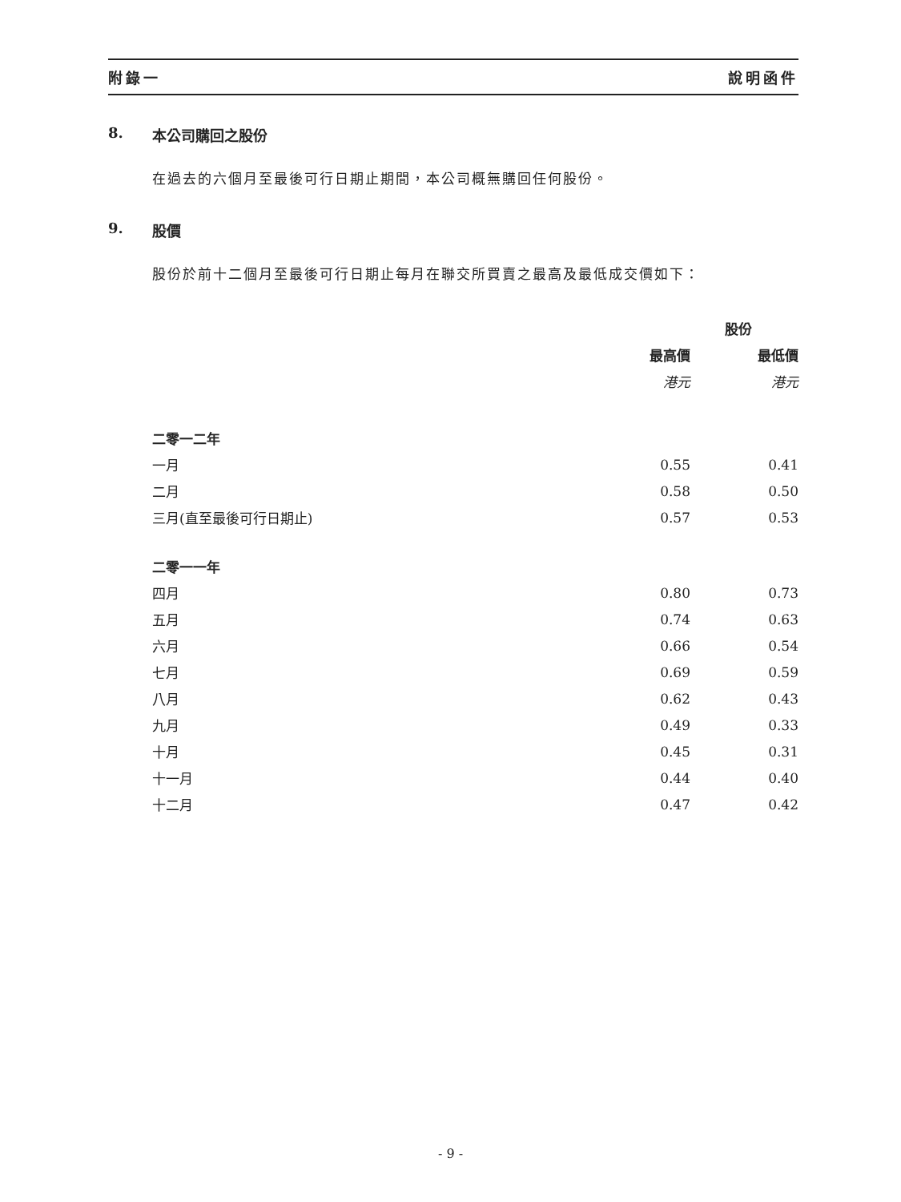附錄一 說明函件
8. 本公司購回之股份
在過去的六個月至最後可行日期止期間，本公司概無購回任何股份。
9. 股價
股份於前十二個月至最後可行日期止每月在聯交所買賣之最高及最低成交價如下：
| | 股份 | |
| --- | --- | --- |
| | 最高價 | 最低價 |
| | 港元 | 港元 |
| 二零一二年 | | |
| 一月 | 0.55 | 0.41 |
| 二月 | 0.58 | 0.50 |
| 三月(直至最後可行日期止) | 0.57 | 0.53 |
| 二零一一年 | | |
| 四月 | 0.80 | 0.73 |
| 五月 | 0.74 | 0.63 |
| 六月 | 0.66 | 0.54 |
| 七月 | 0.69 | 0.59 |
| 八月 | 0.62 | 0.43 |
| 九月 | 0.49 | 0.33 |
| 十月 | 0.45 | 0.31 |
| 十一月 | 0.44 | 0.40 |
| 十二月 | 0.47 | 0.42 |
- 9 -